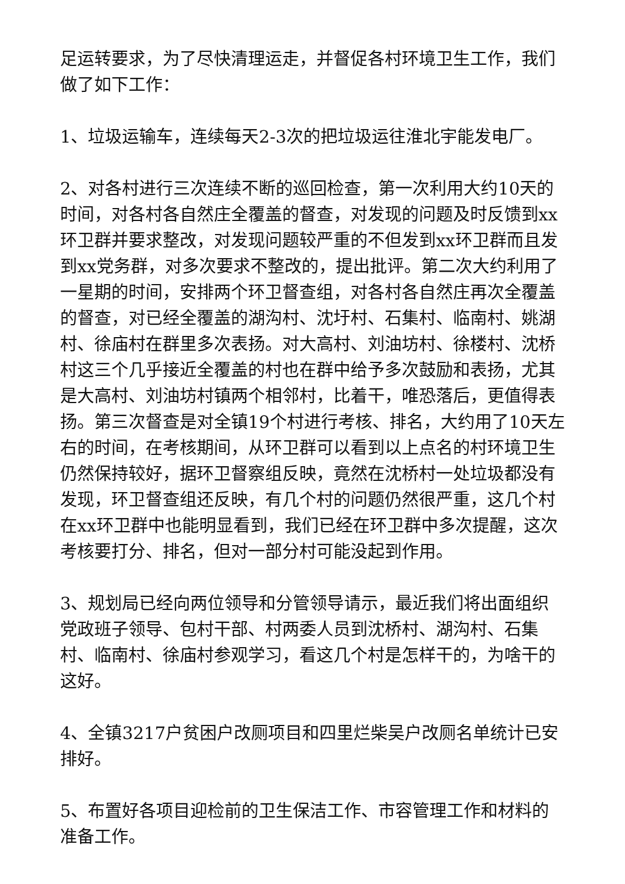足运转要求，为了尽快清理运走，并督促各村环境卫生工作，我们做了如下工作：
1、垃圾运输车，连续每天2-3次的把垃圾运往淮北宇能发电厂。
2、对各村进行三次连续不断的巡回检查，第一次利用大约10天的时间，对各村各自然庄全覆盖的督查，对发现的问题及时反馈到xx环卫群并要求整改，对发现问题较严重的不但发到xx环卫群而且发到xx党务群，对多次要求不整改的，提出批评。第二次大约利用了一星期的时间，安排两个环卫督查组，对各村各自然庄再次全覆盖的督查，对已经全覆盖的湖沟村、沈圩村、石集村、临南村、姚湖村、徐庙村在群里多次表扬。对大高村、刘油坊村、徐楼村、沈桥村这三个几乎接近全覆盖的村也在群中给予多次鼓励和表扬，尤其是大高村、刘油坊村镇两个相邻村，比着干，唯恐落后，更值得表扬。第三次督查是对全镇19个村进行考核、排名，大约用了10天左右的时间，在考核期间，从环卫群可以看到以上点名的村环境卫生仍然保持较好，据环卫督察组反映，竟然在沈桥村一处垃圾都没有发现，环卫督查组还反映，有几个村的问题仍然很严重，这几个村在xx环卫群中也能明显看到，我们已经在环卫群中多次提醒，这次考核要打分、排名，但对一部分村可能没起到作用。
3、规划局已经向两位领导和分管领导请示，最近我们将出面组织党政班子领导、包村干部、村两委人员到沈桥村、湖沟村、石集村、临南村、徐庙村参观学习，看这几个村是怎样干的，为啥干的这好。
4、全镇3217户贫困户改厕项目和四里烂柴吴户改厕名单统计已安排好。
5、布置好各项目迎检前的卫生保洁工作、市容管理工作和材料的准备工作。